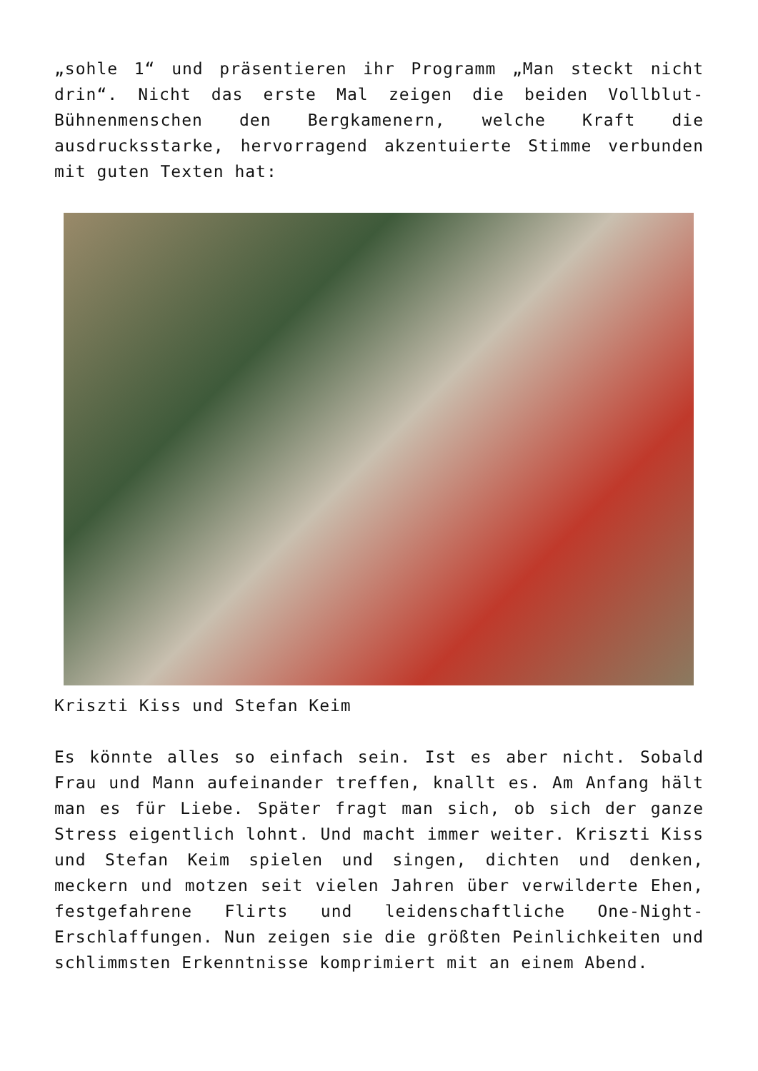„sohle 1“ und präsentieren ihr Programm „Man steckt nicht drin“. Nicht das erste Mal zeigen die beiden Vollblut-Bühnenmenschen den Bergkamenern, welche Kraft die ausdrucksstarke, hervorragend akzentuierte Stimme verbunden mit guten Texten hat:
Kriszti Kiss und Stefan Keim
Es könnte alles so einfach sein. Ist es aber nicht. Sobald Frau und Mann aufeinander treffen, knallt es. Am Anfang hält man es für Liebe. Später fragt man sich, ob sich der ganze Stress eigentlich lohnt. Und macht immer weiter. Kriszti Kiss und Stefan Keim spielen und singen, dichten und denken, meckern und motzen seit vielen Jahren über verwilderte Ehen, festgefahrene Flirts und leidenschaftliche One-Night-Erschlaffungen. Nun zeigen sie die größten Peinlichkeiten und schlimmsten Erkenntnisse komprimiert mit an einem Abend.